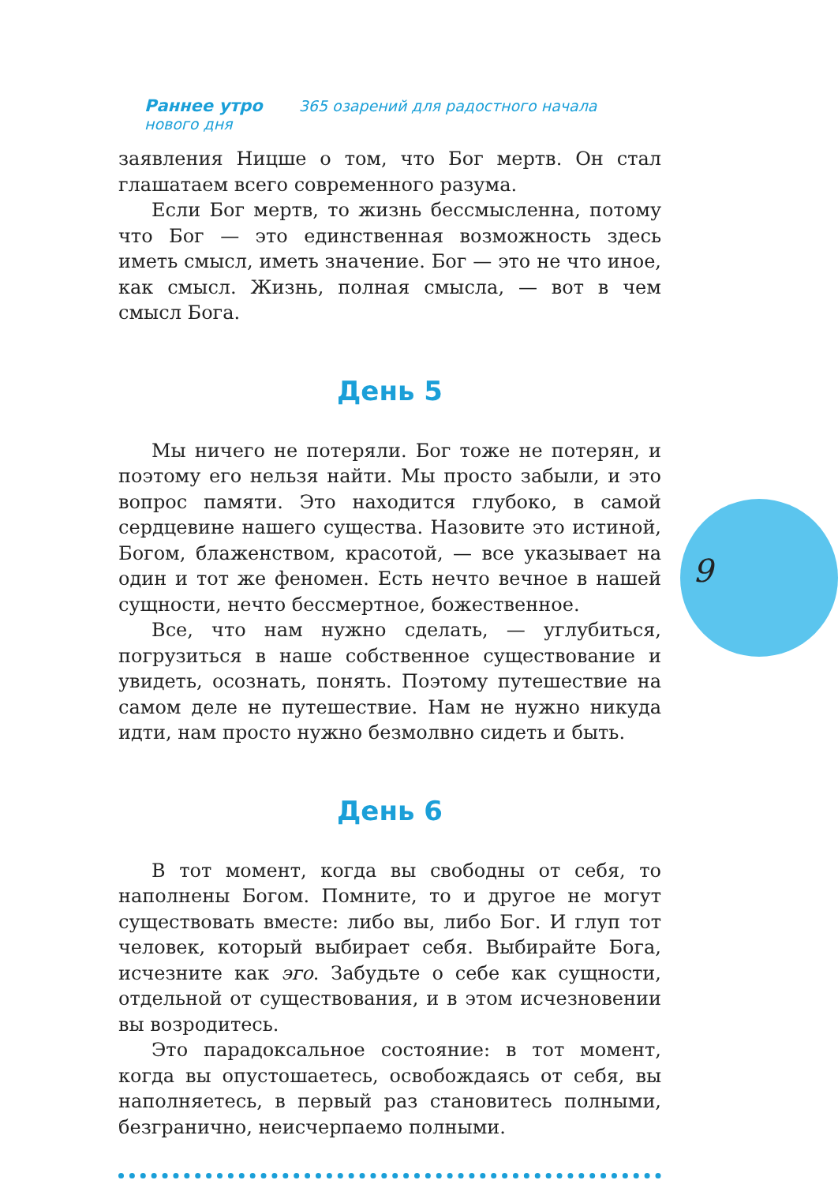Раннее утро 365 озарений для радостного начала нового дня
9
заявления Ницше о том, что Бог мертв. Он стал глашатаем всего современного разума.
Если Бог мертв, то жизнь бессмысленна, потому что Бог — это единственная возможность здесь иметь смысл, иметь значение. Бог — это не что иное, как смысл. Жизнь, полная смысла, — вот в чем смысл Бога.
День 5
Мы ничего не потеряли. Бог тоже не потерян, и поэтому его нельзя найти. Мы просто забыли, и это вопрос памяти. Это находится глубоко, в самой сердцевине нашего существа. Назовите это истиной, Богом, блаженством, красотой, — все указывает на один и тот же феномен. Есть нечто вечное в нашей сущности, нечто бессмертное, божественное.
Все, что нам нужно сделать, — углубиться, погрузиться в наше собственное существование и увидеть, осознать, понять. Поэтому путешествие на самом деле не путешествие. Нам не нужно никуда идти, нам просто нужно безмолвно сидеть и быть.
День 6
В тот момент, когда вы свободны от себя, то наполнены Богом. Помните, то и другое не могут существовать вместе: либо вы, либо Бог. И глуп тот человек, который выбирает себя. Выбирайте Бога, исчезните как эго. Забудьте о себе как сущности, отдельной от существования, и в этом исчезновении вы возродитесь.
Это парадоксальное состояние: в тот момент, когда вы опустошаетесь, освобождаясь от себя, вы наполняетесь, в первый раз становитесь полными, безгранично, неисчерпаемо полными.